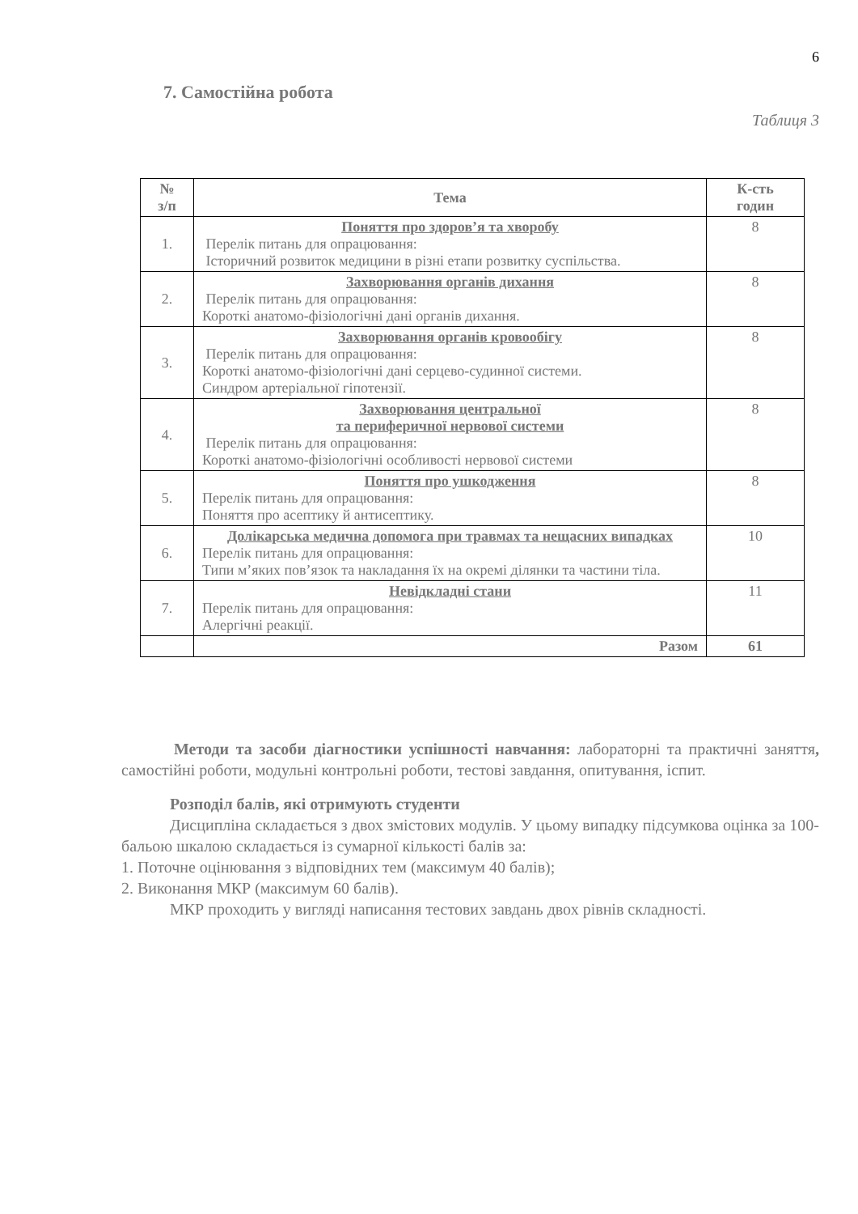6
7. Самостійна робота
Таблиця 3
| № з/п | Тема | К-сть годин |
| --- | --- | --- |
| 1. | Поняття про здоров’я та хворобу Перелік питань для опрацювання: Історичний розвиток медицини в різні етапи розвитку суспільства. | 8 |
| 2. | Захворювання органів дихання Перелік питань для опрацювання: Короткі анатомо-фізіологічні дані органів дихання. | 8 |
| 3. | Захворювання органів кровообігу Перелік питань для опрацювання: Короткі анатомо-фізіологічні дані серцево-судинної системи. Синдром артеріальної гіпотензії. | 8 |
| 4. | Захворювання центральної та периферичної нервової системи Перелік питань для опрацювання: Короткі анатомо-фізіологічні особливості нервової системи | 8 |
| 5. | Поняття про ушкодження Перелік питань для опрацювання: Поняття про асептику й антисептику. | 8 |
| 6. | Долікарська медична допомога при травмах та нещасних випадках Перелік питань для опрацювання: Типи м’яких пов’язок та накладання їх на окремі ділянки та частини тіла. | 10 |
| 7. | Невідкладні стани Перелік питань для опрацювання: Алергічні реакції. | 11 |
| | Разом | 61 |
Методи та засоби діагностики успішності навчання: лабораторні та практичні заняття, самостійні роботи, модульні контрольні роботи, тестові завдання, опитування, іспит.
Розподіл балів, які отримують студенти
Дисципліна складається з двох змістових модулів. У цьому випадку підсумкова оцінка за 100-бальою шкалою складається із сумарної кількості балів за:
1. Поточне оцінювання з відповідних тем (максимум 40 балів);
2. Виконання МКР (максимум 60 балів).
МКР проходить у вигляді написання тестових завдань двох рівнів складності.